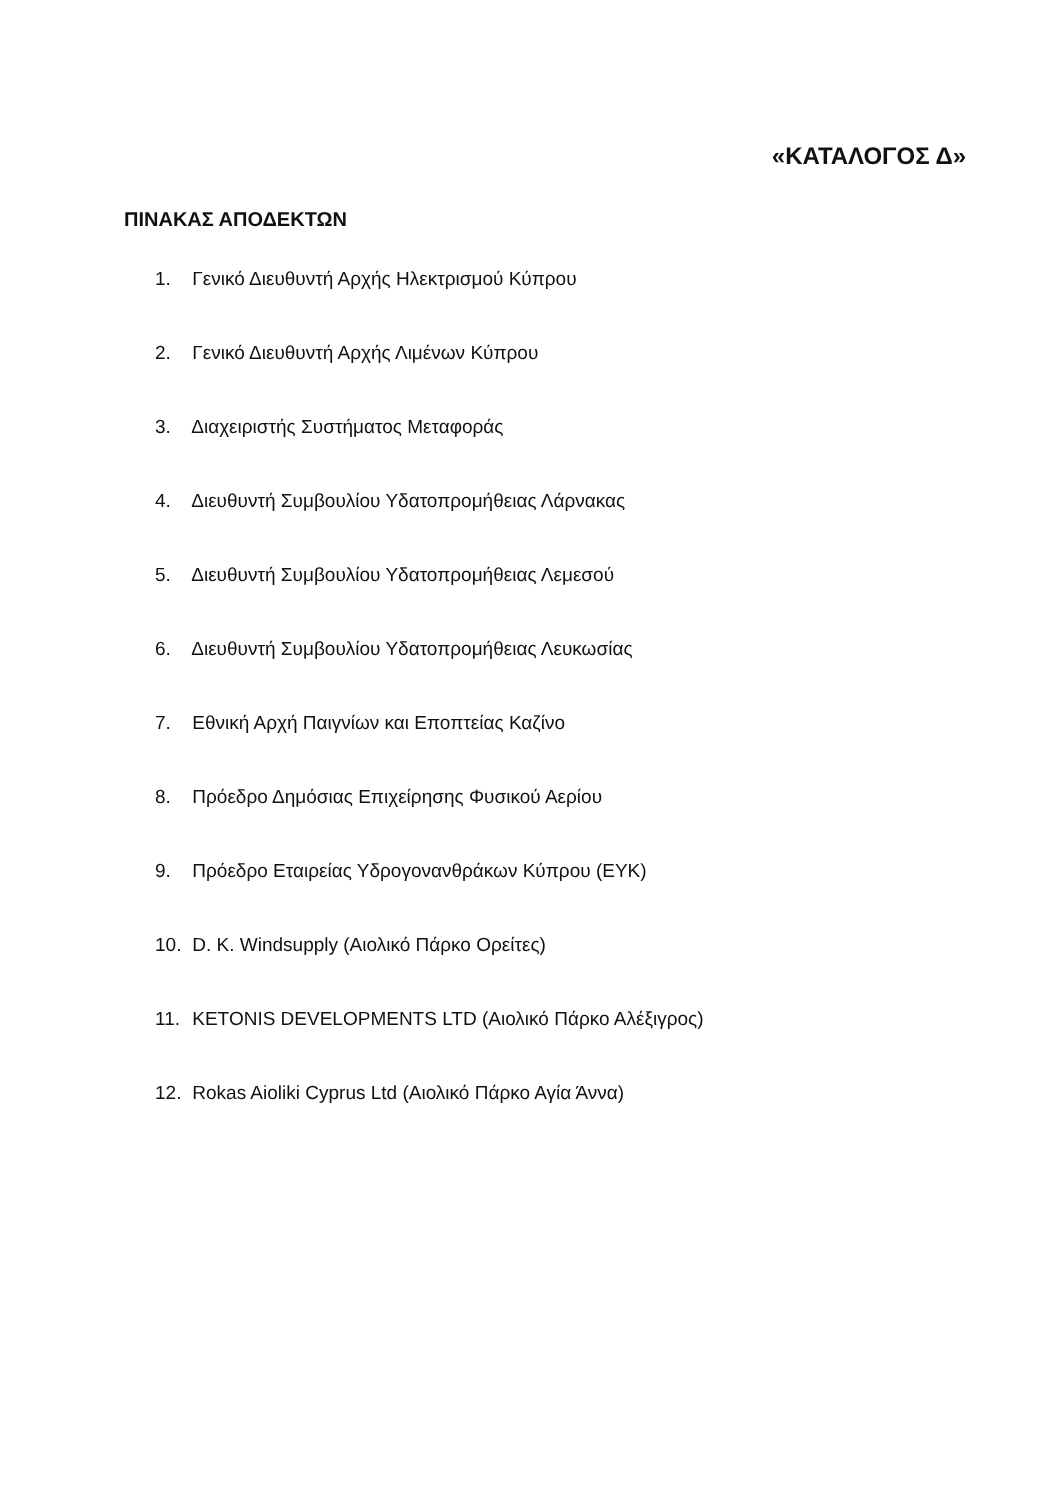«ΚΑΤΑΛΟΓΟΣ Δ»
ΠΙΝΑΚΑΣ ΑΠΟΔΕΚΤΩΝ
1. Γενικό Διευθυντή Αρχής Ηλεκτρισμού Κύπρου
2. Γενικό Διευθυντή Αρχής Λιμένων Κύπρου
3. Διαχειριστής Συστήματος Μεταφοράς
4. Διευθυντή Συμβουλίου Υδατοπρομήθειας Λάρνακας
5. Διευθυντή Συμβουλίου Υδατοπρομήθειας Λεμεσού
6. Διευθυντή Συμβουλίου Υδατοπρομήθειας Λευκωσίας
7. Εθνική Αρχή Παιγνίων και Εποπτείας Καζίνο
8. Πρόεδρο Δημόσιας Επιχείρησης Φυσικού Αερίου
9. Πρόεδρο Εταιρείας Υδρογονανθράκων Κύπρου (ΕΥΚ)
10. D. K. Windsupply (Αιολικό Πάρκο Ορείτες)
11. KETONIS DEVELOPMENTS LTD (Αιολικό Πάρκο Αλέξιγρος)
12. Rokas Aioliki Cyprus Ltd (Αιολικό Πάρκο Αγία Άννα)